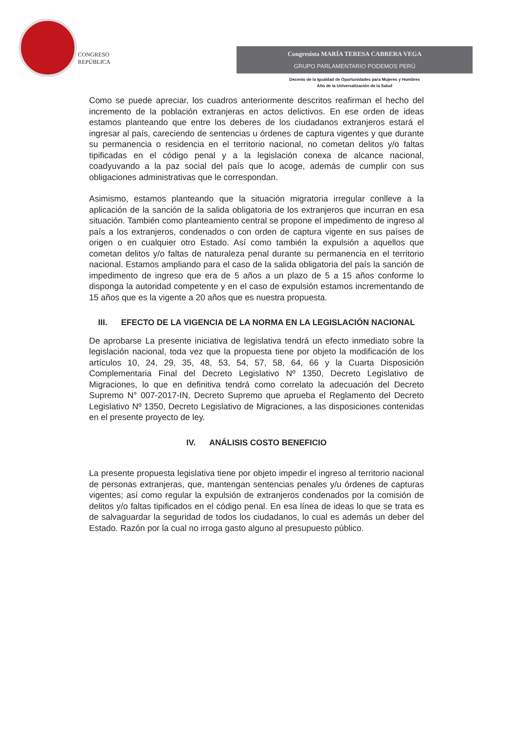CONGRESO
REPÚBLICA
Congresista MARÍA TERESA CABRERA VEGA
GRUPO PARLAMENTARIO PODEMOS PERÚ
Decenio de la Igualdad de Oportunidades para Mujeres y Hombres
Año de la Universalización de la Salud
Como se puede apreciar, los cuadros anteriormente descritos reafirman el hecho del incremento de la población extranjeras en actos delictivos. En ese orden de ideas estamos planteando que entre los deberes de los ciudadanos extranjeros estará el ingresar al país, careciendo de sentencias u órdenes de captura vigentes y que durante su permanencia o residencia en el territorio nacional, no cometan delitos y/o faltas tipificadas en el código penal y a la legislación conexa de alcance nacional, coadyuvando a la paz social del país que lo acoge, además de cumplir con sus obligaciones administrativas que le correspondan.
Asimismo, estamos planteando que la situación migratoria irregular conlleve a la aplicación de la sanción de la salida obligatoria de los extranjeros que incurran en esa situación. También como planteamiento central se propone el impedimento de ingreso al país a los extranjeros, condenados o con orden de captura vigente en sus países de origen o en cualquier otro Estado. Así como también la expulsión a aquellos que cometan delitos y/o faltas de naturaleza penal durante su permanencia en el territorio nacional. Estamos ampliando para el caso de la salida obligatoria del país la sanción de impedimento de ingreso que era de 5 años a un plazo de 5 a 15 años conforme lo disponga la autoridad competente y en el caso de expulsión estamos incrementando de 15 años que es la vigente a 20 años que es nuestra propuesta.
III. EFECTO DE LA VIGENCIA DE LA NORMA EN LA LEGISLACIÓN NACIONAL
De aprobarse La presente iniciativa de legislativa tendrá un efecto inmediato sobre la legislación nacional, toda vez que la propuesta tiene por objeto la modificación de los artículos 10, 24, 29, 35, 48, 53, 54, 57, 58, 64, 66 y la Cuarta Disposición Complementaria Final del Decreto Legislativo Nº 1350, Decreto Legislativo de Migraciones, lo que en definitiva tendrá como correlato la adecuación del Decreto Supremo N° 007-2017-IN, Decreto Supremo que aprueba el Reglamento del Decreto Legislativo Nº 1350, Decreto Legislativo de Migraciones, a las disposiciones contenidas en el presente proyecto de ley.
IV. ANÁLISIS COSTO BENEFICIO
La presente propuesta legislativa tiene por objeto impedir el ingreso al territorio nacional de personas extranjeras, que, mantengan sentencias penales y/u órdenes de capturas vigentes; así como regular la expulsión de extranjeros condenados por la comisión de delitos y/o faltas tipificados en el código penal. En esa línea de ideas lo que se trata es de salvaguardar la seguridad de todos los ciudadanos, lo cual es además un deber del Estado. Razón por la cual no irroga gasto alguno al presupuesto público.